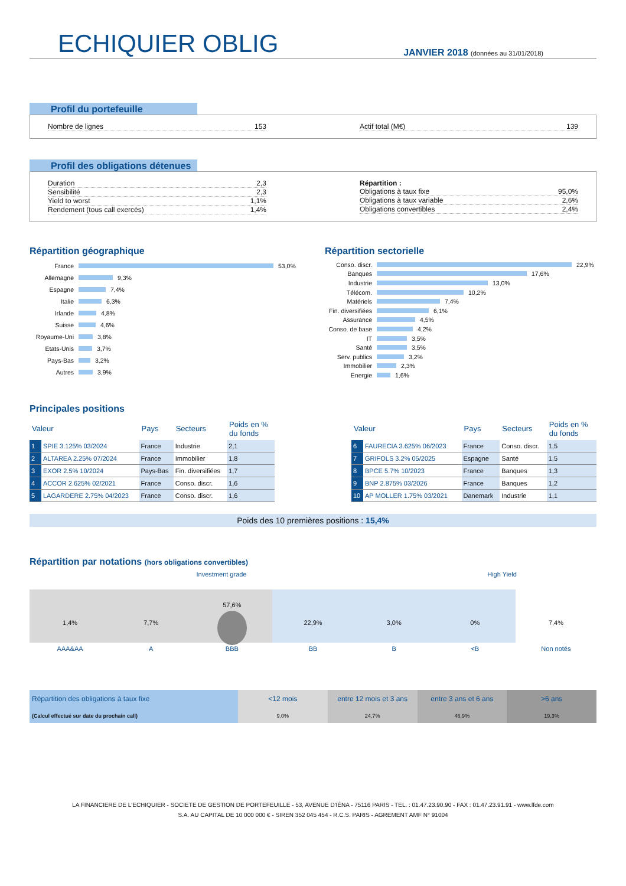ECHIQUIER OBLIG
JANVIER 2018 (données au 31/01/2018)
Profil du portefeuille
Nombre de lignes 153 Actif total (M€) 139
Profil des obligations détenues
Duration 2,3
Sensibilité 2,3
Yield to worst 1,1%
Rendement (tous call exercés) 1,4%
Répartition :
Obligations à taux fixe 95,0%
Obligations à taux variable 2,6%
Obligations convertibles 2,4%
Répartition géographique
France 53,0%
Allemagne 9,3%
Espagne 7,4%
Italie 6,3%
Irlande 4,8%
Suisse 4,6%
Royaume-Uni 3,8%
Etats-Unis 3,7%
Pays-Bas 3,2%
Autres 3,9%
Répartition sectorielle
Conso. discr. 22,9%
Banques 17,6%
Industrie 13,0%
Télécom. 10,2%
Matériels 7,4%
Fin. diversifiées 6,1%
Assurance 4,5%
Conso. de base 4,2%
IT 3,5%
Santé 3,5%
Serv. publics 3,2%
Immobilier 2,3%
Energie 1,6%
Principales positions
| Valeur | | Pays | Secteurs | Poids en % du fonds |
| --- | --- | --- | --- | --- |
| 1 | SPIE 3.125% 03/2024 | France | Industrie | 2,1 |
| 2 | ALTAREA 2.25% 07/2024 | France | Immobilier | 1,8 |
| 3 | EXOR 2.5% 10/2024 | Pays-Bas | Fin. diversifiées | 1,7 |
| 4 | ACCOR 2.625% 02/2021 | France | Conso. discr. | 1,6 |
| 5 | LAGARDERE 2.75% 04/2023 | France | Conso. discr. | 1,6 |
| Valeur | | Pays | Secteurs | Poids en % du fonds |
| --- | --- | --- | --- | --- |
| 6 | FAURECIA 3.625% 06/2023 | France | Conso. discr. | 1,5 |
| 7 | GRIFOLS 3.2% 05/2025 | Espagne | Santé | 1,5 |
| 8 | BPCE 5.7% 10/2023 | France | Banques | 1,3 |
| 9 | BNP 2.875% 03/2026 | France | Banques | 1,2 |
| 10 | AP MOLLER 1.75% 03/2021 | Danemark | Industrie | 1,1 |
Poids des 10 premières positions : 15,4%
Répartition par notations (hors obligations convertibles)
Investment grade High Yield
1,4% 7,7%
57,6%
22,9% 3,0% 0% 7,4%
AAA&AA A BBB BB B <B Non notés
Répartition des obligations à taux fixe
(Calcul effectué sur date du prochain call)
<12 mois
9,0%
entre 12 mois et 3 ans
24,7%
entre 3 ans et 6 ans
46,9%
>6 ans
19,3%
LA FINANCIERE DE L'ECHIQUIER - SOCIETE DE GESTION DE PORTEFEUILLE - 53, AVENUE D'IÉNA - 75116 PARIS - TEL. : 01.47.23.90.90 - FAX : 01.47.23.91.91 - www.lfde.com
S.A. AU CAPITAL DE 10 000 000 € - SIREN 352 045 454 - R.C.S. PARIS - AGREMENT AMF N° 91004